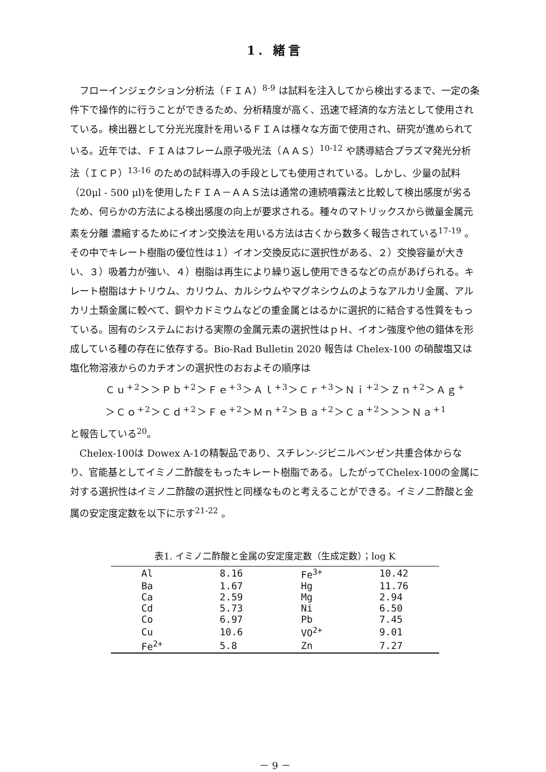1. 緒言
フローインジェクション分析法（ＦＩＡ）<sup>8-9</sup> は試料を注入してから検出するまで、一定の条件下で操作的に行うことができるため、分析精度が高く、迅速で経済的な方法として使用されている。検出器として分光光度計を用いるＦＩＡは様々な方面で使用され、研究が進められている。近年では、ＦＩＡはフレーム原子吸光法（ＡＡＳ）<sup>10-12</sup> や誘導結合プラズマ発光分析法（ＩＣＰ）<sup>13-16</sup> のための試料導入の手段としても使用されている。しかし、少量の試料（20μl - 500 μl)を使用したＦＩＡ－ＡＡＳ法は通常の連続噴霧法と比較して検出感度が劣るため、何らかの方法による検出感度の向上が要求される。種々のマトリックスから微量金属元素を分離 濃縮するためにイオン交換法を用いる方法は古くから数多く報告されている<sup>17-19</sup> 。その中でキレート樹脂の優位性は１）イオン交換反応に選択性がある、２）交換容量が大きい、３）吸着力が強い、４）樹脂は再生により繰り返し使用できるなどの点があげられる。キレート樹脂はナトリウム、カリウム、カルシウムやマグネシウムのようなアルカリ金属、アルカリ土類金属に較べて、銅やカドミウムなどの重金属とはるかに選択的に結合する性質をもっている。固有のシステムにおける実際の金属元素の選択性はｐＨ、イオン強度や他の錯体を形成している種の存在に依存する。Bio-Rad Bulletin 2020 報告は Chelex-100 の硝酸塩又は塩化物溶液からのカチオンの選択性のおおよその順序は
Ｃｕ<sup>+2</sup>＞＞Ｐｂ<sup>+2</sup>＞Ｆｅ<sup>+3</sup>＞Ａｌ<sup>+3</sup>＞Ｃｒ<sup>+3</sup>＞Ｎｉ<sup>+2</sup>＞Ｚｎ<sup>+2</sup>＞Ａｇ<sup>+</sup>
＞Ｃｏ<sup>+2</sup>＞Ｃｄ<sup>+2</sup>＞Ｆｅ<sup>+2</sup>＞Ｍｎ<sup>+2</sup>＞Ｂａ<sup>+2</sup>＞Ｃａ<sup>+2</sup>＞＞＞Ｎａ<sup>+1</sup>
と報告している<sup>20</sup>。
Chelex-100は Dowex A-1の精製品であり、スチレン-ジビニルベンゼン共重合体からなり、官能基としてイミノ二酢酸をもったキレート樹脂である。したがってChelex-100の金属に対する選択性はイミノ二酢酸の選択性と同様なものと考えることができる。イミノ二酢酸と金属の安定度定数を以下に示す<sup>21-22</sup> 。
表1. イミノ二酢酸と金属の安定度定数（生成定数）；log K
| Al | 8.16 | Fe<sup>3+</sup> | 10.42 |
| Ba | 1.67 | Hg | 11.76 |
| Ca | 2.59 | Mg | 2.94 |
| Cd | 5.73 | Ni | 6.50 |
| Co | 6.97 | Pb | 7.45 |
| Cu | 10.6 | VO<sup>2+</sup> | 9.01 |
| Fe<sup>2+</sup> | 5.8 | Zn | 7.27 |
－ 9 －